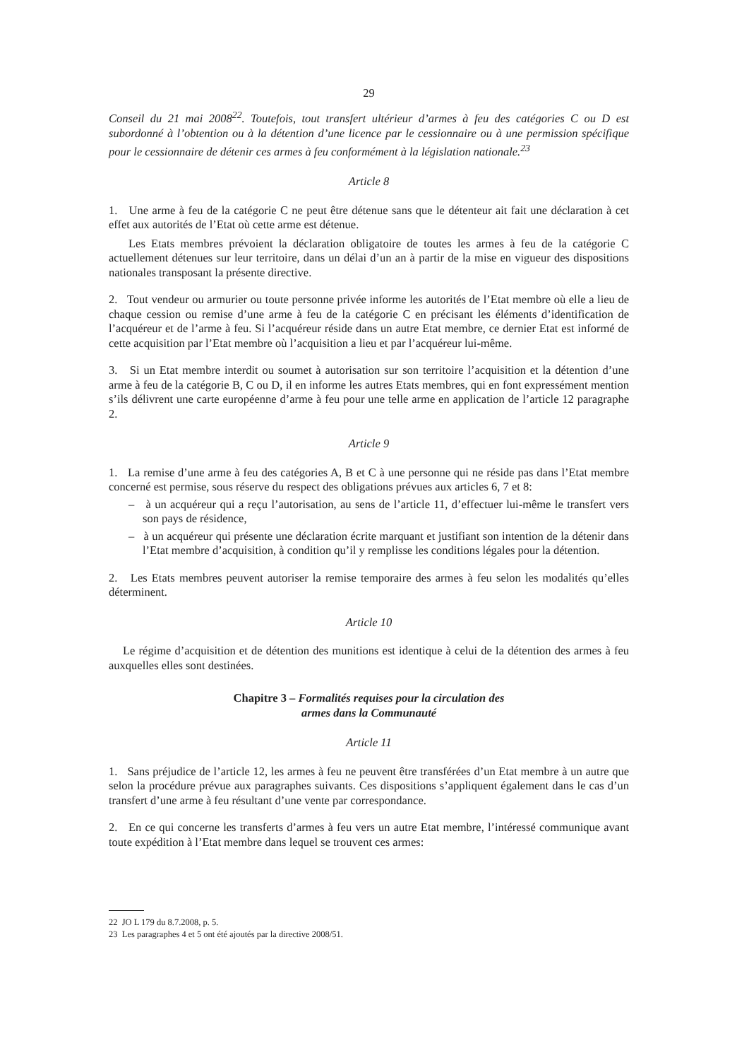29
Conseil du 21 mai 2008<sup>22</sup>. Toutefois, tout transfert ultérieur d’armes à feu des catégories C ou D est subordonné à l’obtention ou à la détention d’une licence par le cessionnaire ou à une permission spécifique pour le cessionnaire de détenir ces armes à feu conformément à la législation nationale.<sup>23</sup>
Article 8
1. Une arme à feu de la catégorie C ne peut être détenue sans que le détenteur ait fait une déclaration à cet effet aux autorités de l’Etat où cette arme est détenue.
Les Etats membres prévoient la déclaration obligatoire de toutes les armes à feu de la catégorie C actuellement détenues sur leur territoire, dans un délai d’un an à partir de la mise en vigueur des dispositions nationales transposant la présente directive.
2. Tout vendeur ou armurier ou toute personne privée informe les autorités de l’Etat membre où elle a lieu de chaque cession ou remise d’une arme à feu de la catégorie C en précisant les éléments d’identification de l’acquéreur et de l’arme à feu. Si l’acquéreur réside dans un autre Etat membre, ce dernier Etat est informé de cette acquisition par l’Etat membre où l’acquisition a lieu et par l’acquéreur lui-même.
3. Si un Etat membre interdit ou soumet à autorisation sur son territoire l’acquisition et la détention d’une arme à feu de la catégorie B, C ou D, il en informe les autres Etats membres, qui en font expressément mention s’ils délivrent une carte européenne d’arme à feu pour une telle arme en application de l’article 12 paragraphe 2.
Article 9
1. La remise d’une arme à feu des catégories A, B et C à une personne qui ne réside pas dans l’Etat membre concerné est permise, sous réserve du respect des obligations prévues aux articles 6, 7 et 8:
– à un acquéreur qui a reçu l’autorisation, au sens de l’article 11, d’effectuer lui-même le transfert vers son pays de résidence,
– à un acquéreur qui présente une déclaration écrite marquant et justifiant son intention de la détenir dans l’Etat membre d’acquisition, à condition qu’il y remplisse les conditions légales pour la détention.
2. Les Etats membres peuvent autoriser la remise temporaire des armes à feu selon les modalités qu’elles déterminent.
Article 10
Le régime d’acquisition et de détention des munitions est identique à celui de la détention des armes à feu auxquelles elles sont destinées.
Chapitre 3 – Formalités requises pour la circulation des
armes dans la Communauté
Article 11
1. Sans préjudice de l’article 12, les armes à feu ne peuvent être transférées d’un Etat membre à un autre que selon la procédure prévue aux paragraphes suivants. Ces dispositions s’appliquent également dans le cas d’un transfert d’une arme à feu résultant d’une vente par correspondance.
2. En ce qui concerne les transferts d’armes à feu vers un autre Etat membre, l’intéressé communique avant toute expédition à l’Etat membre dans lequel se trouvent ces armes:
22 JO L 179 du 8.7.2008, p. 5.
23 Les paragraphes 4 et 5 ont été ajoutés par la directive 2008/51.